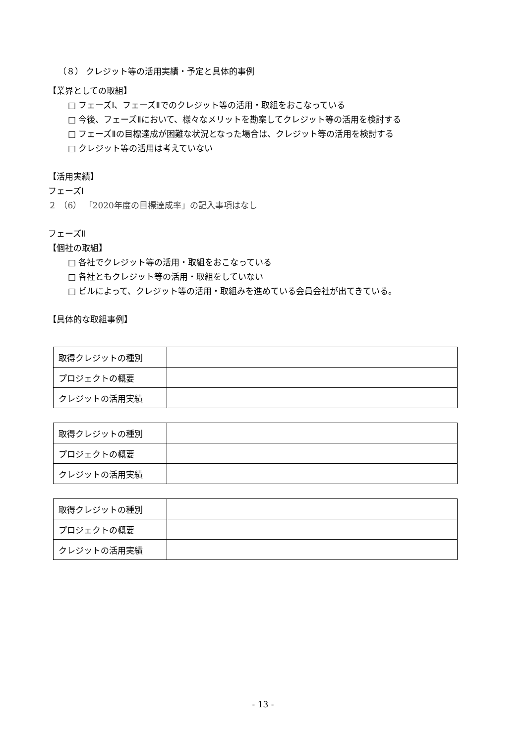（８） クレジット等の活用実績・予定と具体的事例
【業界としての取組】
□ フェーズⅠ、フェーズⅡでのクレジット等の活用・取組をおこなっている
□ 今後、フェーズⅡにおいて、様々なメリットを勘案してクレジット等の活用を検討する
□ フェーズⅡの目標達成が困難な状況となった場合は、クレジット等の活用を検討する
□ クレジット等の活用は考えていない
【活用実績】
フェーズⅠ
２ （6） 「2020年度の目標達成率」の記入事項はなし
フェーズⅡ
【個社の取組】
□ 各社でクレジット等の活用・取組をおこなっている
□ 各社ともクレジット等の活用・取組をしていない
□ ビルによって、クレジット等の活用・取組みを進めている会員会社が出てきている。
【具体的な取組事例】
| 取得クレジットの種別 | |
| プロジェクトの概要 | |
| クレジットの活用実績 | |
| 取得クレジットの種別 | |
| プロジェクトの概要 | |
| クレジットの活用実績 | |
| 取得クレジットの種別 | |
| プロジェクトの概要 | |
| クレジットの活用実績 | |
- 13 -